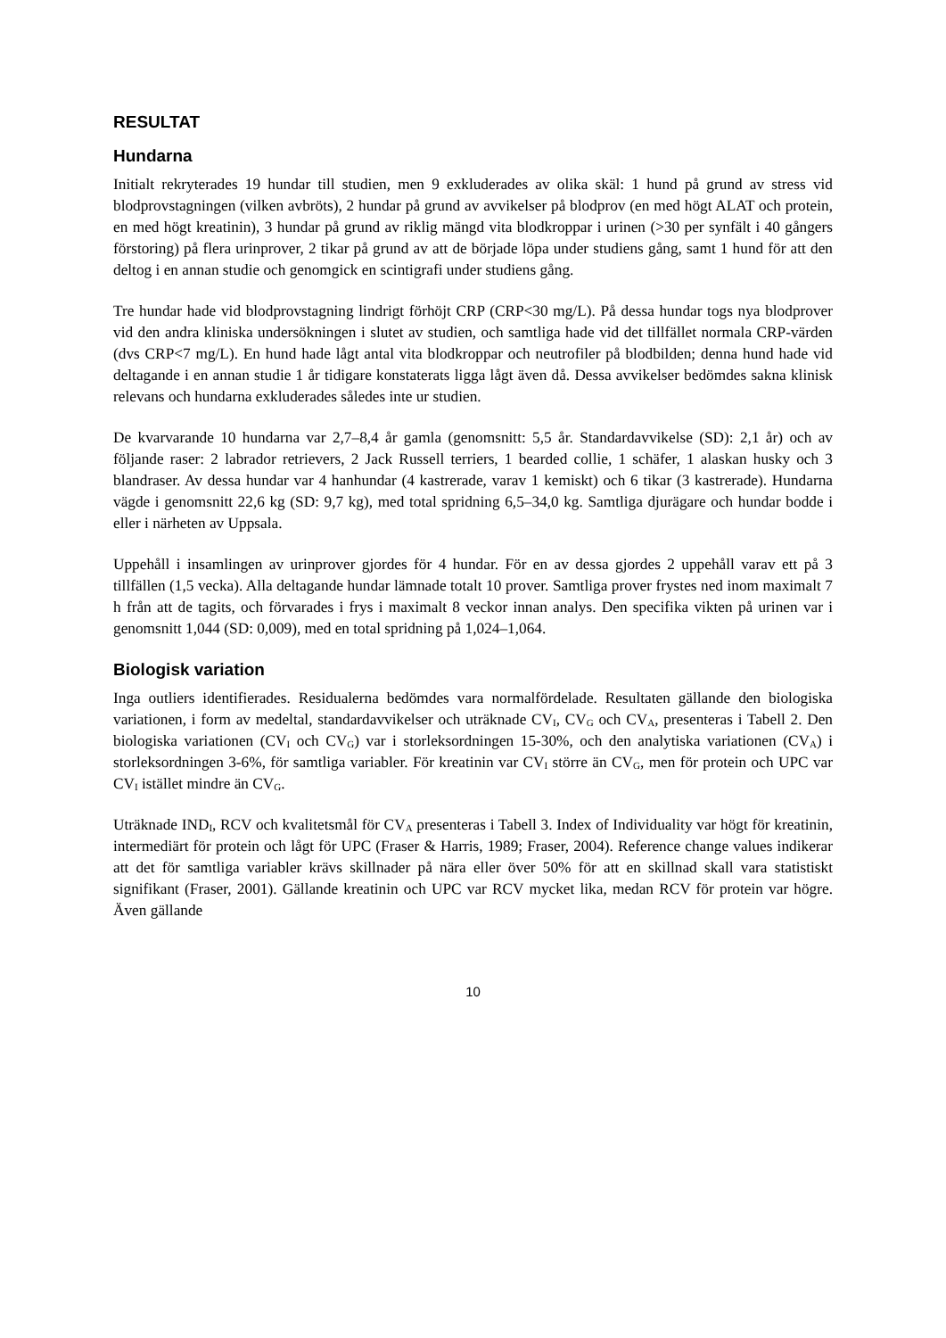RESULTAT
Hundarna
Initialt rekryterades 19 hundar till studien, men 9 exkluderades av olika skäl: 1 hund på grund av stress vid blodprovstagningen (vilken avbröts), 2 hundar på grund av avvikelser på blodprov (en med högt ALAT och protein, en med högt kreatinin), 3 hundar på grund av riklig mängd vita blodkroppar i urinen (>30 per synfält i 40 gångers förstoring) på flera urinprover, 2 tikar på grund av att de började löpa under studiens gång, samt 1 hund för att den deltog i en annan studie och genomgick en scintigrafi under studiens gång.
Tre hundar hade vid blodprovstagning lindrigt förhöjt CRP (CRP<30 mg/L). På dessa hundar togs nya blodprover vid den andra kliniska undersökningen i slutet av studien, och samtliga hade vid det tillfället normala CRP-värden (dvs CRP<7 mg/L). En hund hade lågt antal vita blodkroppar och neutrofiler på blodbilden; denna hund hade vid deltagande i en annan studie 1 år tidigare konstaterats ligga lågt även då. Dessa avvikelser bedömdes sakna klinisk relevans och hundarna exkluderades således inte ur studien.
De kvarvarande 10 hundarna var 2,7–8,4 år gamla (genomsnitt: 5,5 år. Standardavvikelse (SD): 2,1 år) och av följande raser: 2 labrador retrievers, 2 Jack Russell terriers, 1 bearded collie, 1 schäfer, 1 alaskan husky och 3 blandraser. Av dessa hundar var 4 hanhundar (4 kastrerade, varav 1 kemiskt) och 6 tikar (3 kastrerade). Hundarna vägde i genomsnitt 22,6 kg (SD: 9,7 kg), med total spridning 6,5–34,0 kg. Samtliga djurägare och hundar bodde i eller i närheten av Uppsala.
Uppehåll i insamlingen av urinprover gjordes för 4 hundar. För en av dessa gjordes 2 uppehåll varav ett på 3 tillfällen (1,5 vecka). Alla deltagande hundar lämnade totalt 10 prover. Samtliga prover frystes ned inom maximalt 7 h från att de tagits, och förvarades i frys i maximalt 8 veckor innan analys. Den specifika vikten på urinen var i genomsnitt 1,044 (SD: 0,009), med en total spridning på 1,024–1,064.
Biologisk variation
Inga outliers identifierades. Residualerna bedömdes vara normalfördelade. Resultaten gällande den biologiska variationen, i form av medeltal, standardavvikelser och uträknade CV<sub>I</sub>, CV<sub>G</sub> och CV<sub>A</sub>, presenteras i Tabell 2. Den biologiska variationen (CV<sub>I</sub> och CV<sub>G</sub>) var i storleksordningen 15-30%, och den analytiska variationen (CV<sub>A</sub>) i storleksordningen 3-6%, för samtliga variabler. För kreatinin var CV<sub>I</sub> större än CV<sub>G</sub>, men för protein och UPC var CV<sub>I</sub> istället mindre än CV<sub>G</sub>.
Uträknade IND<sub>I</sub>, RCV och kvalitetsmål för CV<sub>A</sub> presenteras i Tabell 3. Index of Individuality var högt för kreatinin, intermediärt för protein och lågt för UPC (Fraser & Harris, 1989; Fraser, 2004). Reference change values indikerar att det för samtliga variabler krävs skillnader på nära eller över 50% för att en skillnad skall vara statistiskt signifikant (Fraser, 2001). Gällande kreatinin och UPC var RCV mycket lika, medan RCV för protein var högre. Även gällande
10